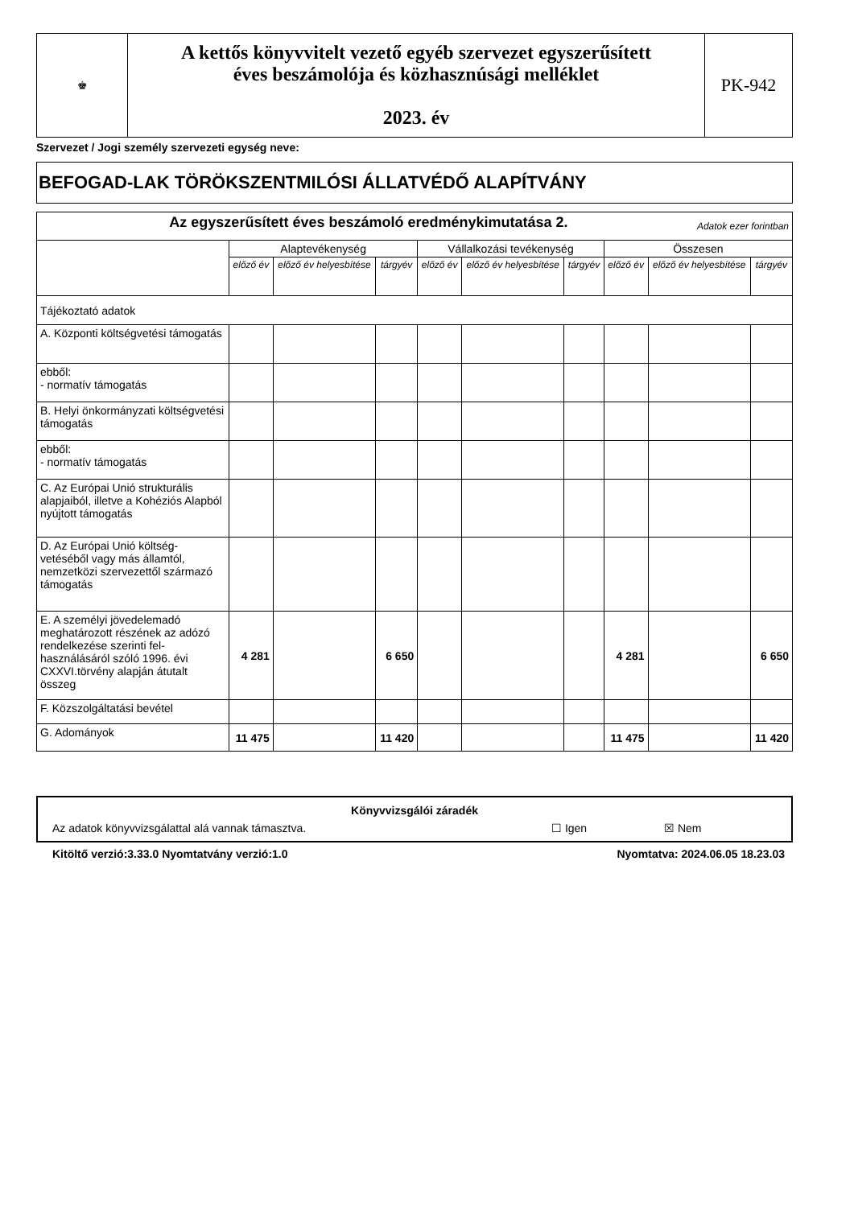| ♚ | A kettős könyvvitelt vezető egyéb szervezet egyszerűsített éves beszámolója és közhasznúsági melléklet 2023. év | PK-942 |
Szervezet / Jogi személy szervezeti egység neve:
BEFOGAD-LAK TÖRÖKSZENTMILÓSI ÁLLATVÉDŐ ALAPÍTVÁNY
| Az egyszerűsített éves beszámoló eredménykimutatása 2. Adatok ezer forintban | | | | | | | | | |
| | Alaptevékenység | | | Vállalkozási tevékenység | | | Összesen | | |
| | előző év | előző év helyesbítése | tárgyév | előző év | előző év helyesbítése | tárgyév | előző év | előző év helyesbítése | tárgyév |
| Tájékoztató adatok | | | | | | | | | |
| A. Központi költségvetési támogatás | | | | | | | | | |
| ebből: - normatív támogatás | | | | | | | | | |
| B. Helyi önkormányzati költségvetési támogatás | | | | | | | | | |
| ebből: - normatív támogatás | | | | | | | | | |
| C. Az Európai Unió strukturális alapjaiból, illetve a Kohéziós Alapból nyújtott támogatás | | | | | | | | | |
| D. Az Európai Unió költség-vetéséből vagy más államtól, nemzetközi szervezettől származó támogatás | | | | | | | | | |
| E. A személyi jövedelemadó meghatározott részének az adózó rendelkezése szerinti fel-használásáról szóló 1996. évi CXXVI.törvény alapján átutalt összeg | 4 281 | | 6 650 | | | | 4 281 | | 6 650 |
| F. Közszolgáltatási bevétel | | | | | | | | | |
| G. Adományok | 11 475 | | 11 420 | | | | 11 475 | | 11 420 |
Könyvvizsgálói záradék
Az adatok könyvvizsgálattal alá vannak támasztva. ☐ Igen ☒ Nem
Kitöltő verzió:3.33.0 Nyomtatvány verzió:1.0 Nyomtatva: 2024.06.05 18.23.03